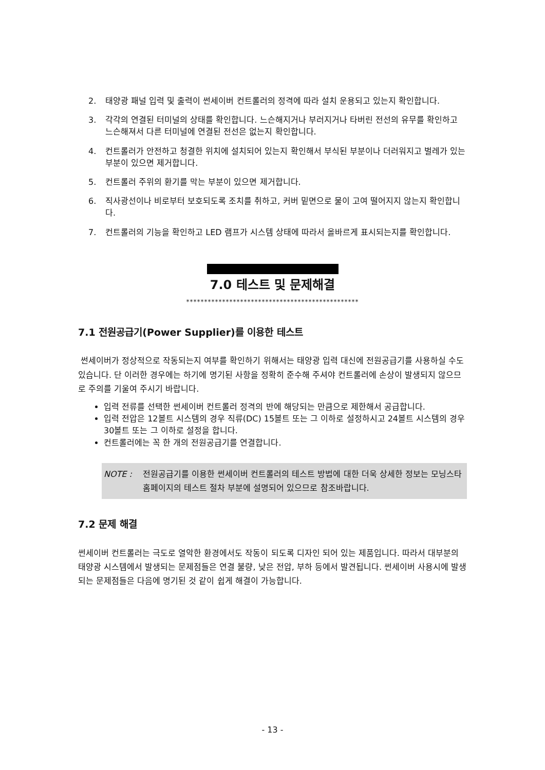2. 태양광 패널 입력 및 출력이 썬세이버 컨트롤러의 정격에 따라 설치 운용되고 있는지 확인합니다.
3. 각각의 연결된 터미널의 상태를 확인합니다. 느슨해지거나 부러지거나 타버린 전선의 유무를 확인하고 느슨해져서 다른 터미널에 연결된 전선은 없는지 확인합니다.
4. 컨트롤러가 안전하고 청결한 위치에 설치되어 있는지 확인해서 부식된 부분이나 더러워지고 벌레가 있는 부분이 있으면 제거합니다.
5. 컨트롤러 주위의 환기를 막는 부분이 있으면 제거합니다.
6. 직사광선이나 비로부터 보호되도록 조치를 취하고, 커버 밑면으로 물이 고여 떨어지지 않는지 확인합니다.
7. 컨트롤러의 기능을 확인하고 LED 램프가 시스템 상태에 따라서 올바르게 표시되는지를 확인합니다.
7.0 테스트 및 문제해결
************************************************
7.1 전원공급기(Power Supplier)를 이용한 테스트
썬세이버가 정상적으로 작동되는지 여부를 확인하기 위해서는 태양광 입력 대신에 전원공급기를 사용하실 수도 있습니다. 단 이러한 경우에는 하기에 명기된 사항을 정확히 준수해 주셔야 컨트롤러에 손상이 발생되지 않으므로 주의를 기울여 주시기 바랍니다.
입력 전류를 선택한 썬세이버 컨트롤러 정격의 반에 해당되는 만큼으로 제한해서 공급합니다.
입력 전압은 12볼트 시스템의 경우 직류(DC) 15볼트 또는 그 이하로 설정하시고 24볼트 시스템의 경우 30볼트 또는 그 이하로 설정을 합니다.
컨트롤러에는 꼭 한 개의 전원공급기를 연결합니다.
NOTE : 전원공급기를 이용한 썬세이버 컨트롤러의 테스트 방법에 대한 더욱 상세한 정보는 모닝스타 홈페이지의 테스트 절차 부분에 설명되어 있으므로 참조바랍니다.
7.2 문제 해결
썬세이버 컨트롤러는 극도로 열악한 환경에서도 작동이 되도록 디자인 되어 있는 제품입니다. 따라서 대부분의 태양광 시스템에서 발생되는 문제점들은 연결 불량, 낮은 전압, 부하 등에서 발견됩니다. 썬세이버 사용시에 발생되는 문제점들은 다음에 명기된 것 같이 쉽게 해결이 가능합니다.
- 13 -